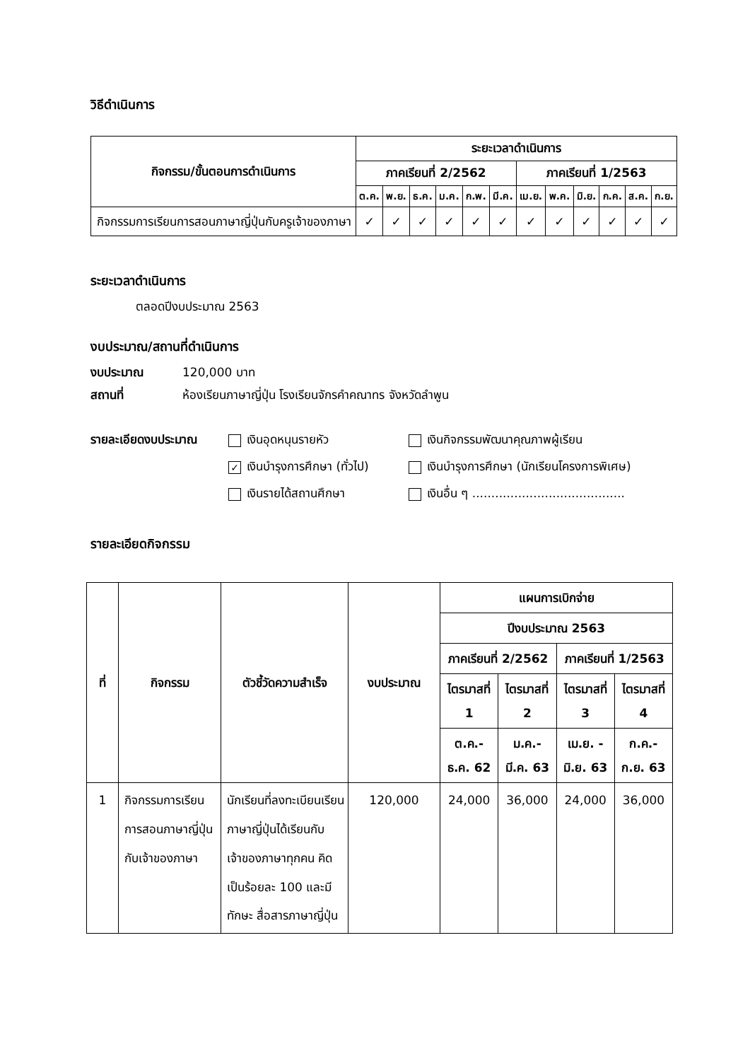วิธีดำเนินการ
| กิจกรรม/ขั้นตอนการดำเนินการ | ระยะเวลาดำเนินการ | | | | | | | | | | | |
| --- | --- | --- | --- | --- | --- | --- | --- | --- | --- | --- | --- | --- |
| | ภาคเรียนที่ 2/2562 | | | | | | ภาคเรียนที่ 1/2563 | | | | | |
| | ต.ค. | พ.ย. | ธ.ค. | ม.ค. | ก.พ. | มี.ค. | เม.ย. | พ.ค. | มิ.ย. | ก.ค. | ส.ค. | ก.ย. |
| กิจกรรมการเรียนการสอนภาษาญี่ปุ่นกับครูเจ้าของภาษา | ✓ | ✓ | ✓ | ✓ | ✓ | ✓ | ✓ | ✓ | ✓ | ✓ | ✓ | ✓ |
ระยะเวลาดำเนินการ
ตลอดปีงบประมาณ 2563
งบประมาณ/สถานที่ดำเนินการ
งบประมาณ 120,000 บาท
สถานที่ ห้องเรียนภาษาญี่ปุ่น โรงเรียนจักรคำคณาทร จังหวัดลำพูน
รายละเอียดงบประมาณ เงินอุดหนุนรายหัว
✓ เงินบำรุงการศึกษา (ทั่วไป)
เงินรายได้สถานศึกษา
เงินกิจกรรมพัฒนาคุณภาพผู้เรียน
เงินบำรุงการศึกษา (นักเรียนโครงการพิเศษ)
เงินอื่น ๆ ........................................
รายละเอียดกิจกรรม
| ที่ | กิจกรรม | ตัวชี้วัดความสำเร็จ | งบประมาณ | แผนการเบิกจ่าย | | | |
| --- | --- | --- | --- | --- | --- | --- | --- |
| | | | | ปีงบประมาณ 2563 | | | |
| | | | | ภาคเรียนที่ 2/2562 | | ภาคเรียนที่ 1/2563 | |
| | | | | ไตรมาสที่ 1 | ไตรมาสที่ 2 | ไตรมาสที่ 3 | ไตรมาสที่ 4 |
| | | | | ต.ค.- ธ.ค. 62 | ม.ค.- มี.ค. 63 | เม.ย. - มิ.ย. 63 | ก.ค.- ก.ย. 63 |
| 1 | กิจกรรมการเรียนการสอนภาษาญี่ปุ่นกับเจ้าของภาษา | นักเรียนที่ลงทะเบียนเรียนภาษาญี่ปุ่นได้เรียนกับเจ้าของภาษาทุกคน คิดเป็นร้อยละ 100 และมีทักษะ สื่อสารภาษาญี่ปุ่น | 120,000 | 24,000 | 36,000 | 24,000 | 36,000 |